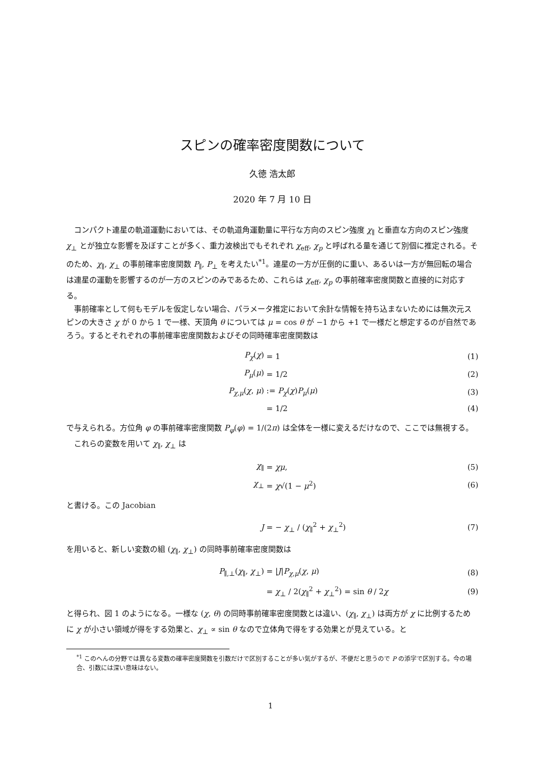スピンの確率密度関数について
久徳 浩太郎
2020 年 7 月 10 日
コンパクト連星の軌道運動においては、その軌道角運動量に平行な方向のスピン強度 χ<sub>∥</sub> と垂直な方向のスピン強度 χ<sub>⊥</sub> とが独立な影響を及ぼすことが多く、重力波検出でもそれぞれ χ<sub>eff</sub>, χ<sub>p</sub> と呼ばれる量を通じて別個に推定される。そのため、χ<sub>∥</sub>, χ<sub>⊥</sub> の事前確率密度関数 P<sub>∥</sub>, P<sub>⊥</sub> を考えたい<sup>*1</sup>。連星の一方が圧倒的に重い、あるいは一方が無回転の場合は連星の運動を影響するのが一方のスピンのみであるため、これらは χ<sub>eff</sub>, χ<sub>p</sub> の事前確率密度関数と直接的に対応する。
事前確率として何もモデルを仮定しない場合、パラメータ推定において余計な情報を持ち込まないためには無次元スピンの大きさ χ が 0 から 1 で一様、天頂角 θ については μ = cos θ が −1 から +1 で一様だと想定するのが自然であろう。するとそれぞれの事前確率密度関数およびその同時確率密度関数は
| P<sub>χ</sub> ( χ ) | = 1 | (1) |
| P<sub>μ</sub> ( μ ) | = 1/2 | (2) |
| P<sub>χ,μ</sub> ( χ , μ ) | := P<sub>χ</sub> ( χ ) P<sub>μ</sub> ( μ ) | (3) |
| | = 1/2 | (4) |
で与えられる。方位角 φ の事前確率密度関数 P<sub>φ</sub>(φ) = 1/(2π) は全体を一様に変えるだけなので、ここでは無視する。
これらの変数を用いて χ<sub>∥</sub>, χ<sub>⊥</sub> は
| χ<sub>∥</sub> | = χμ , | (5) |
| χ<sub>⊥</sub> | = χ √(1 − μ<sup>2</sup>) | (6) |
と書ける。この Jacobian
| J | = − χ<sub>⊥</sub> / ( χ<sub>∥</sub><sup>2</sup> + χ<sub>⊥</sub><sup>2</sup>) | (7) |
を用いると、新しい変数の組 (χ<sub>∥</sub>, χ<sub>⊥</sub>) の同時事前確率密度関数は
| P<sub>∥,⊥</sub>( χ<sub>∥</sub>, χ<sub>⊥</sub>) | = / J / P<sub>χ,μ</sub> ( χ , μ ) | (8) |
| | = χ<sub>⊥</sub> / 2( χ<sub>∥</sub><sup>2</sup> + χ<sub>⊥</sub><sup>2</sup>) = sin θ / 2 χ | (9) |
と得られ、図 1 のようになる。一様な (χ, θ) の同時事前確率密度関数とは違い、(χ<sub>∥</sub>, χ<sub>⊥</sub>) は両方が χ に比例するために χ が小さい領域が得をする効果と、χ<sub>⊥</sub> ∝ sin θ なので立体角で得をする効果とが見えている。と
<sup>*1</sup> このへんの分野では異なる変数の確率密度関数を引数だけで区別することが多い気がするが、不便だと思うので P の添字で区別する。今の場合、引数には深い意味はない。
1